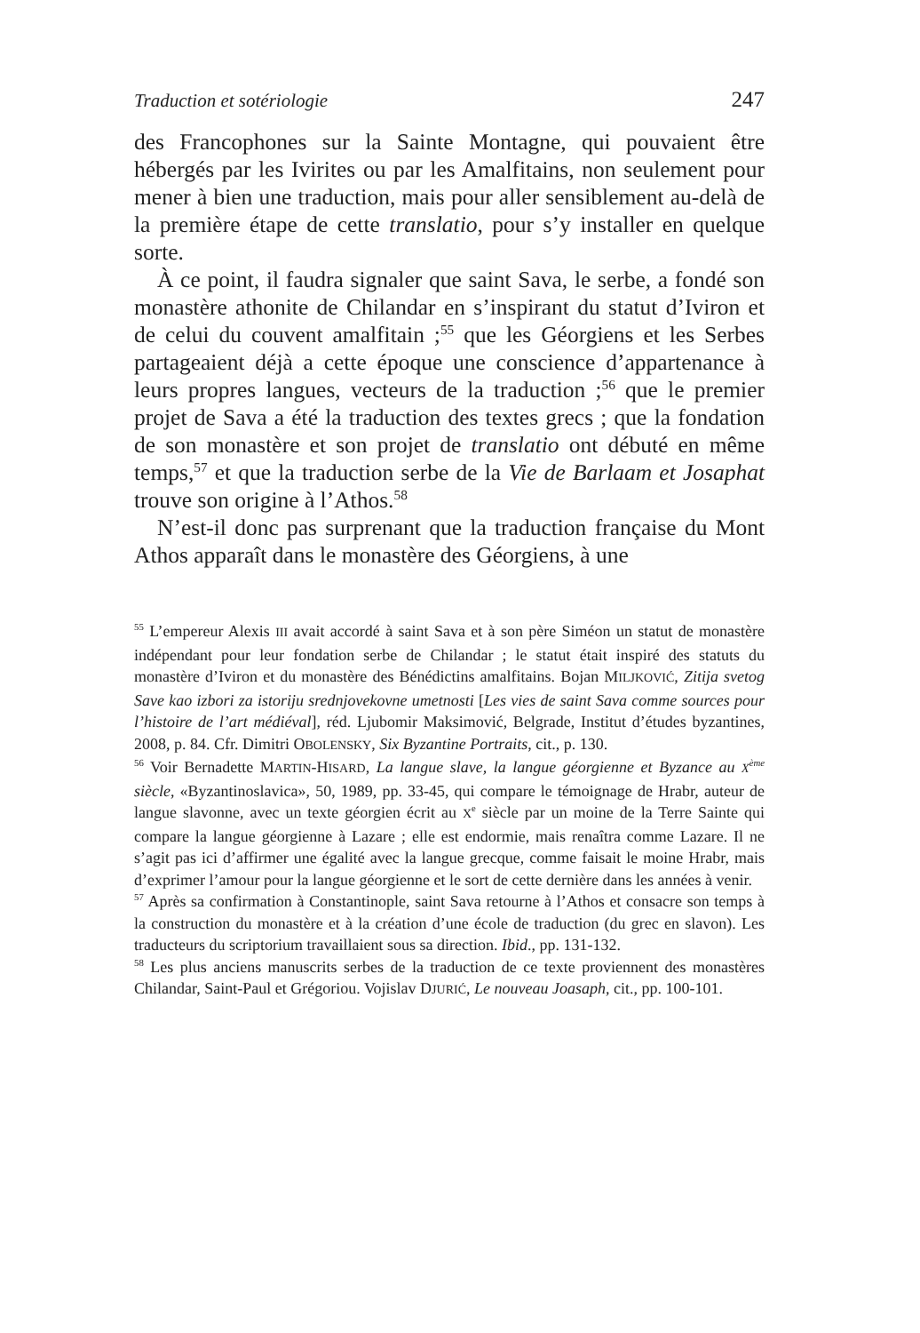Traduction et sotériologie 247
des Francophones sur la Sainte Montagne, qui pouvaient être hébergés par les Ivirites ou par les Amalfitains, non seulement pour mener à bien une traduction, mais pour aller sensiblement au-delà de la première étape de cette translatio, pour s’y installer en quelque sorte.
À ce point, il faudra signaler que saint Sava, le serbe, a fondé son monastère athonite de Chilandar en s’inspirant du statut d’Iviron et de celui du couvent amalfitain ;<sup>55</sup> que les Géorgiens et les Serbes partageaient déjà a cette époque une conscience d’appartenance à leurs propres langues, vecteurs de la traduction ;<sup>56</sup> que le premier projet de Sava a été la traduction des textes grecs ; que la fondation de son monastère et son projet de translatio ont débuté en même temps,<sup>57</sup> et que la traduction serbe de la Vie de Barlaam et Josaphat trouve son origine à l’Athos.<sup>58</sup>
N’est-il donc pas surprenant que la traduction française du Mont Athos apparaît dans le monastère des Géorgiens, à une
<sup>55</sup> L’empereur Alexis III avait accordé à saint Sava et à son père Siméon un statut de monastère indépendant pour leur fondation serbe de Chilandar ; le statut était inspiré des statuts du monastère d’Iviron et du monastère des Bénédictins amalfitains. Bojan MILJKOVIĆ, Zitija svetog Save kao izbori za istoriju srednjovekovne umetnosti [Les vies de saint Sava comme sources pour l’histoire de l’art médiéval], réd. Ljubomir Maksimović, Belgrade, Institut d’études byzantines, 2008, p. 84. Cfr. Dimitri OBOLENSKY, Six Byzantine Portraits, cit., p. 130.
<sup>56</sup> Voir Bernadette MARTIN-HISARD, La langue slave, la langue géorgienne et Byzance au X<sup>ème</sup> siècle, «Byzantinoslavica», 50, 1989, pp. 33-45, qui compare le témoignage de Hrabr, auteur de langue slavonne, avec un texte géorgien écrit au X<sup>e</sup> siècle par un moine de la Terre Sainte qui compare la langue géorgienne à Lazare ; elle est endormie, mais renaîtra comme Lazare. Il ne s’agit pas ici d’affirmer une égalité avec la langue grecque, comme faisait le moine Hrabr, mais d’exprimer l’amour pour la langue géorgienne et le sort de cette dernière dans les années à venir.
<sup>57</sup> Après sa confirmation à Constantinople, saint Sava retourne à l’Athos et consacre son temps à la construction du monastère et à la création d’une école de traduction (du grec en slavon). Les traducteurs du scriptorium travaillaient sous sa direction. Ibid., pp. 131-132.
<sup>58</sup> Les plus anciens manuscrits serbes de la traduction de ce texte proviennent des monastères Chilandar, Saint-Paul et Grégoriou. Vojislav DJURIĆ, Le nouveau Joasaph, cit., pp. 100-101.